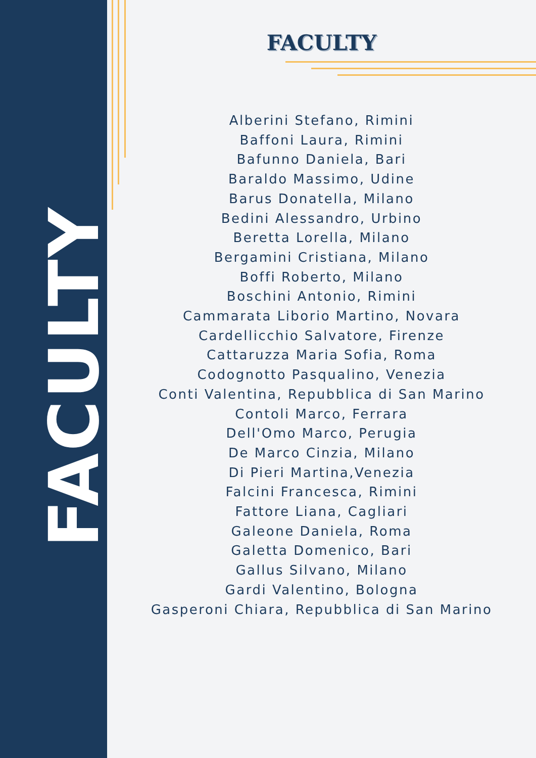FACULTY
FACULTY
Alberini Stefano, Rimini
Baffoni Laura, Rimini
Bafunno Daniela, Bari
Baraldo Massimo, Udine
Barus Donatella, Milano
Bedini Alessandro, Urbino
Beretta Lorella, Milano
Bergamini Cristiana, Milano
Boffi Roberto, Milano
Boschini Antonio, Rimini
Cammarata Liborio Martino, Novara
Cardellicchio Salvatore, Firenze
Cattaruzza Maria Sofia, Roma
Codognotto Pasqualino, Venezia
Conti Valentina, Repubblica di San Marino
Contoli Marco, Ferrara
Dell'Omo Marco, Perugia
De Marco Cinzia, Milano
Di Pieri Martina,Venezia
Falcini Francesca, Rimini
Fattore Liana, Cagliari
Galeone Daniela, Roma
Galetta Domenico, Bari
Gallus Silvano, Milano
Gardi Valentino, Bologna
Gasperoni Chiara, Repubblica di San Marino